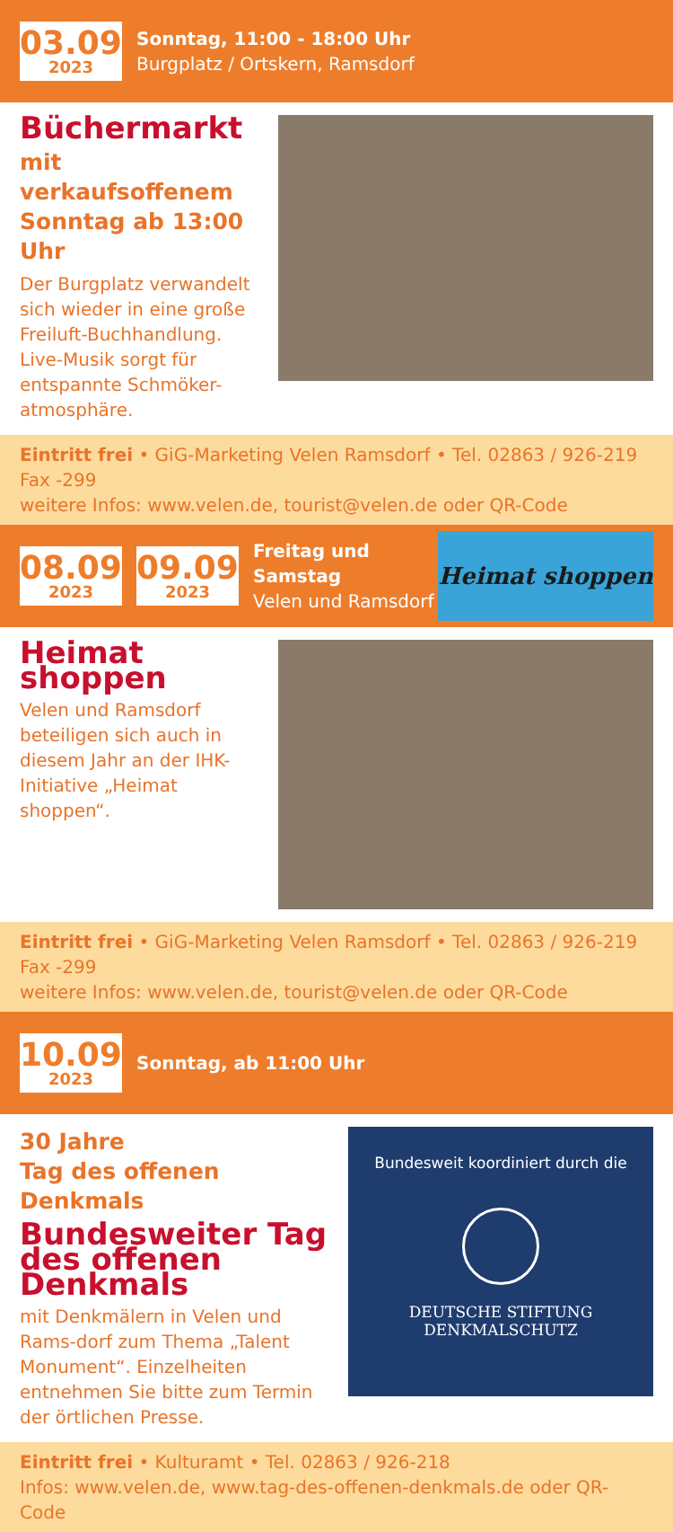03.09.
2023
Sonntag, 11:00 - 18:00 Uhr
Burgplatz / Ortskern, Ramsdorf
Büchermarkt
mit verkaufsoffenem Sonntag ab 13:00 Uhr
Der Burgplatz verwandelt sich wieder in eine große Freiluft-Buchhandlung. Live-Musik sorgt für entspannte Schmöker-atmosphäre.
Eintritt frei • GiG-Marketing Velen Ramsdorf • Tel. 02863 / 926-219 Fax -299
weitere Infos: www.velen.de, tourist@velen.de oder QR-Code
08.09.
2023
09.09.
2023
Freitag und Samstag
Velen und Ramsdorf
Heimat shoppen
Heimat shoppen
Velen und Ramsdorf beteiligen sich auch in diesem Jahr an der IHK-Initiative „Heimat shoppen“.
Eintritt frei • GiG-Marketing Velen Ramsdorf • Tel. 02863 / 926-219 Fax -299
weitere Infos: www.velen.de, tourist@velen.de oder QR-Code
10.09.
2023
Sonntag, ab 11:00 Uhr
30 Jahre
Tag des offenen Denkmals
Bundesweiter Tag des offenen Denkmals
mit Denkmälern in Velen und Rams-dorf zum Thema „Talent Monument“. Einzelheiten entnehmen Sie bitte zum Termin der örtlichen Presse.
Bundesweit koordiniert durch die
DEUTSCHE STIFTUNG
DENKMALSCHUTZ
Eintritt frei • Kulturamt • Tel. 02863 / 926-218
Infos: www.velen.de, www.tag-des-offenen-denkmals.de oder QR-Code